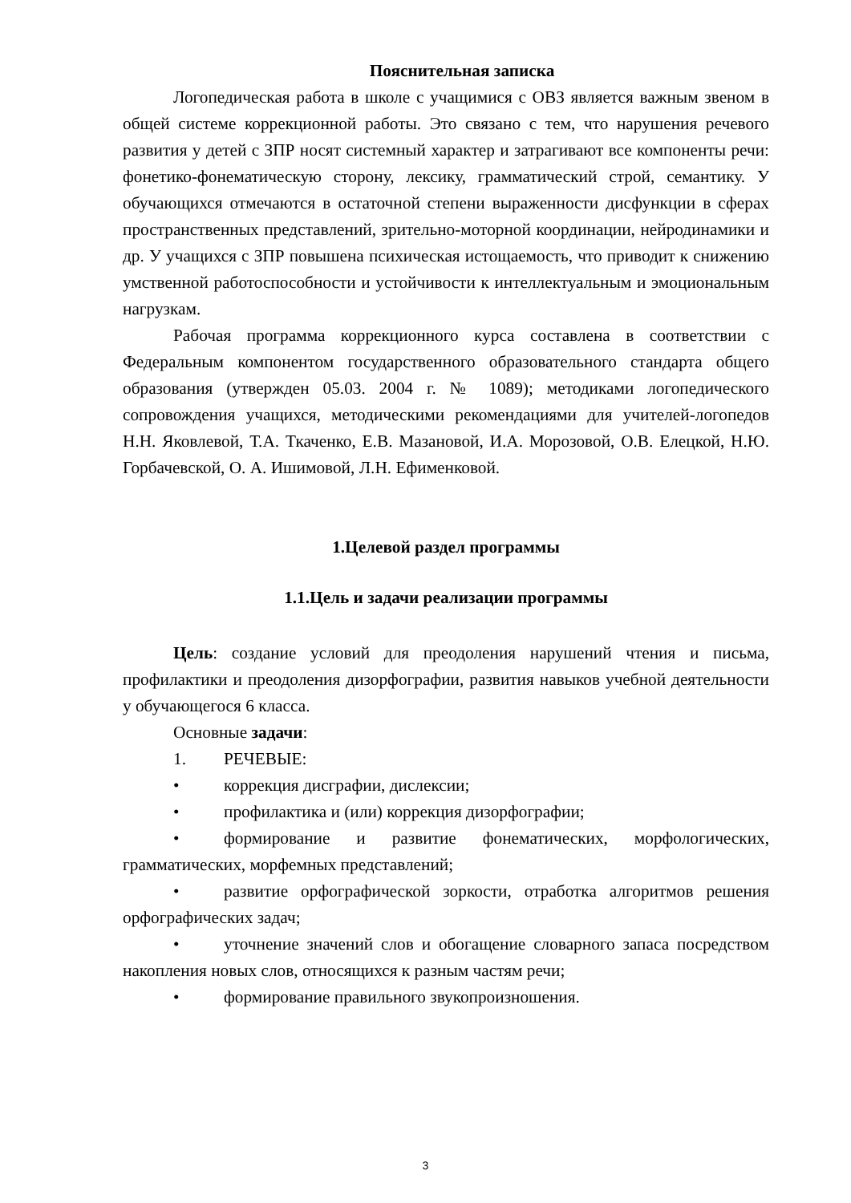Пояснительная записка
Логопедическая работа в школе с учащимися с ОВЗ является важным звеном в общей системе коррекционной работы. Это связано с тем, что нарушения речевого развития у детей с ЗПР носят системный характер и затрагивают все компоненты речи: фонетико-фонематическую сторону, лексику, грамматический строй, семантику. У обучающихся отмечаются в остаточной степени выраженности дисфункции в сферах пространственных представлений, зрительно-моторной координации, нейродинамики и др. У учащихся с ЗПР повышена психическая истощаемость, что приводит к снижению умственной работоспособности и устойчивости к интеллектуальным и эмоциональным нагрузкам.
Рабочая программа коррекционного курса составлена в соответствии с Федеральным компонентом государственного образовательного стандарта общего образования (утвержден 05.03. 2004 г. № 1089); методиками логопедического сопровождения учащихся, методическими рекомендациями для учителей-логопедов Н.Н. Яковлевой, Т.А. Ткаченко, Е.В. Мазановой, И.А. Морозовой, О.В. Елецкой, Н.Ю. Горбачевской, О. А. Ишимовой, Л.Н. Ефименковой.
1.Целевой раздел программы
1.1.Цель и задачи реализации программы
Цель: создание условий для преодоления нарушений чтения и письма, профилактики и преодоления дизорфографии, развития навыков учебной деятельности у обучающегося 6 класса.
Основные задачи:
1. РЕЧЕВЫЕ:
• коррекция дисграфии, дислексии;
• профилактика и (или) коррекция дизорфографии;
• формирование и развитие фонематических, морфологических, грамматических, морфемных представлений;
• развитие орфографической зоркости, отработка алгоритмов решения орфографических задач;
• уточнение значений слов и обогащение словарного запаса посредством накопления новых слов, относящихся к разным частям речи;
• формирование правильного звукопроизношения.
3